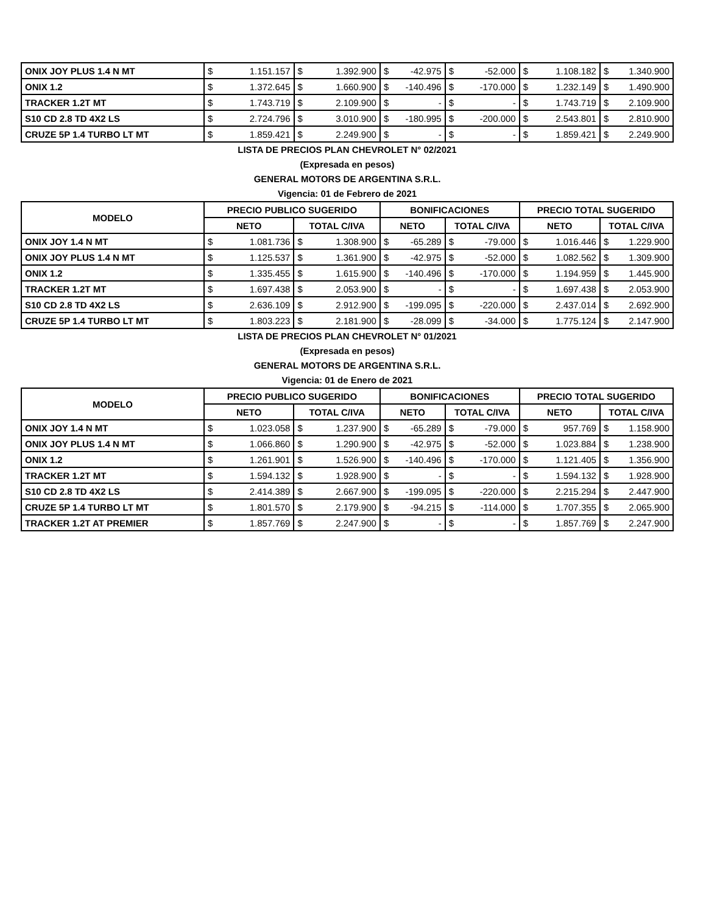| ONIX JOY PLUS 1.4 N MT | $ | 1.151.157 | $ | 1.392.900 | $ | -42.975 | $ | -52.000 | $ | 1.108.182 | $ | 1.340.900 |
| ONIX 1.2 | $ | 1.372.645 | $ | 1.660.900 | $ | -140.496 | $ | -170.000 | $ | 1.232.149 | $ | 1.490.900 |
| TRACKER 1.2T MT | $ | 1.743.719 | $ | 2.109.900 | $ | - | $ | - | $ | 1.743.719 | $ | 2.109.900 |
| S10 CD 2.8 TD 4X2 LS | $ | 2.724.796 | $ | 3.010.900 | $ | -180.995 | $ | -200.000 | $ | 2.543.801 | $ | 2.810.900 |
| CRUZE 5P 1.4 TURBO LT MT | $ | 1.859.421 | $ | 2.249.900 | $ | - | $ | - | $ | 1.859.421 | $ | 2.249.900 |
LISTA DE PRECIOS PLAN CHEVROLET N° 02/2021
(Expresada en pesos)
GENERAL MOTORS DE ARGENTINA S.R.L.
Vigencia: 01 de Febrero de 2021
| MODELO | PRECIO PUBLICO SUGERIDO | | | | BONIFICACIONES | | | | PRECIO TOTAL SUGERIDO | | | |
| --- | --- | --- | --- | --- | --- | --- | --- | --- | --- | --- | --- | --- |
| | NETO | | TOTAL C/IVA | | NETO | | TOTAL C/IVA | | NETO | | TOTAL C/IVA | |
| ONIX JOY 1.4 N MT | $ | 1.081.736 | $ | 1.308.900 | $ | -65.289 | $ | -79.000 | $ | 1.016.446 | $ | 1.229.900 |
| ONIX JOY PLUS 1.4 N MT | $ | 1.125.537 | $ | 1.361.900 | $ | -42.975 | $ | -52.000 | $ | 1.082.562 | $ | 1.309.900 |
| ONIX 1.2 | $ | 1.335.455 | $ | 1.615.900 | $ | -140.496 | $ | -170.000 | $ | 1.194.959 | $ | 1.445.900 |
| TRACKER 1.2T MT | $ | 1.697.438 | $ | 2.053.900 | $ | - | $ | - | $ | 1.697.438 | $ | 2.053.900 |
| S10 CD 2.8 TD 4X2 LS | $ | 2.636.109 | $ | 2.912.900 | $ | -199.095 | $ | -220.000 | $ | 2.437.014 | $ | 2.692.900 |
| CRUZE 5P 1.4 TURBO LT MT | $ | 1.803.223 | $ | 2.181.900 | $ | -28.099 | $ | -34.000 | $ | 1.775.124 | $ | 2.147.900 |
LISTA DE PRECIOS PLAN CHEVROLET N° 01/2021
(Expresada en pesos)
GENERAL MOTORS DE ARGENTINA S.R.L.
Vigencia: 01 de Enero de 2021
| MODELO | PRECIO PUBLICO SUGERIDO | | | | BONIFICACIONES | | | | PRECIO TOTAL SUGERIDO | | | |
| --- | --- | --- | --- | --- | --- | --- | --- | --- | --- | --- | --- | --- |
| | NETO | | TOTAL C/IVA | | NETO | | TOTAL C/IVA | | NETO | | TOTAL C/IVA | |
| ONIX JOY 1.4 N MT | $ | 1.023.058 | $ | 1.237.900 | $ | -65.289 | $ | -79.000 | $ | 957.769 | $ | 1.158.900 |
| ONIX JOY PLUS 1.4 N MT | $ | 1.066.860 | $ | 1.290.900 | $ | -42.975 | $ | -52.000 | $ | 1.023.884 | $ | 1.238.900 |
| ONIX 1.2 | $ | 1.261.901 | $ | 1.526.900 | $ | -140.496 | $ | -170.000 | $ | 1.121.405 | $ | 1.356.900 |
| TRACKER 1.2T MT | $ | 1.594.132 | $ | 1.928.900 | $ | - | $ | - | $ | 1.594.132 | $ | 1.928.900 |
| S10 CD 2.8 TD 4X2 LS | $ | 2.414.389 | $ | 2.667.900 | $ | -199.095 | $ | -220.000 | $ | 2.215.294 | $ | 2.447.900 |
| CRUZE 5P 1.4 TURBO LT MT | $ | 1.801.570 | $ | 2.179.900 | $ | -94.215 | $ | -114.000 | $ | 1.707.355 | $ | 2.065.900 |
| TRACKER 1.2T AT PREMIER | $ | 1.857.769 | $ | 2.247.900 | $ | - | $ | - | $ | 1.857.769 | $ | 2.247.900 |